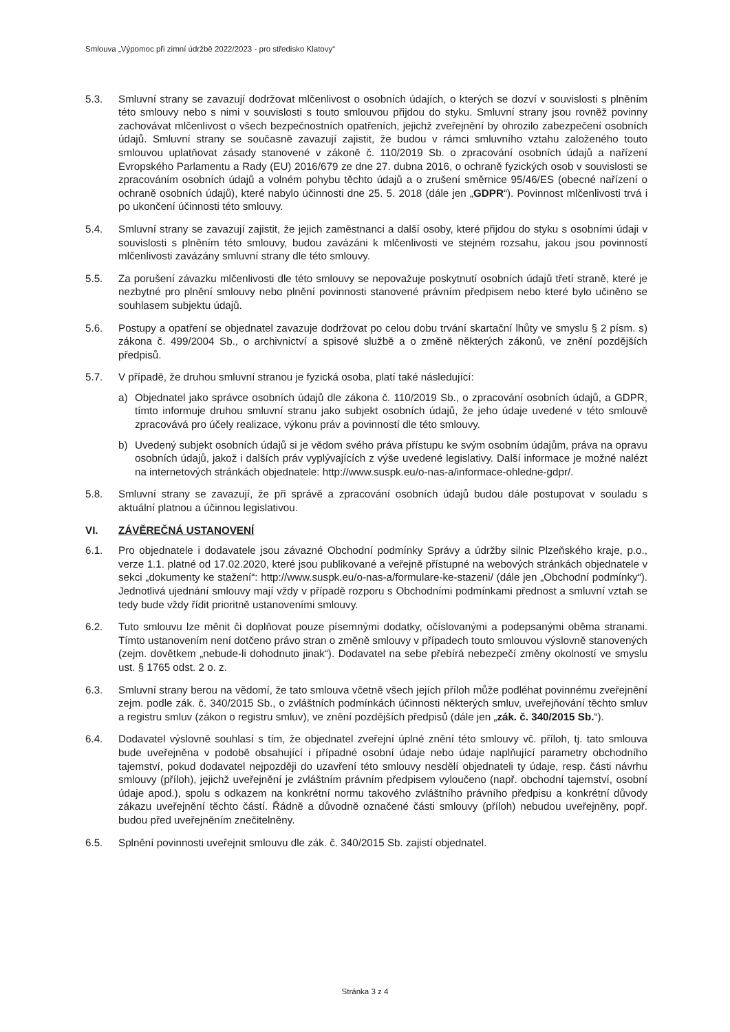Smlouva „Výpomoc při zimní údržbě 2022/2023 - pro středisko Klatovy“
5.3. Smluvní strany se zavazují dodržovat mlčenlivost o osobních údajích, o kterých se dozví v souvislosti s plněním této smlouvy nebo s nimi v souvislosti s touto smlouvou přijdou do styku. Smluvní strany jsou rovněž povinny zachovávat mlčenlivost o všech bezpečnostních opatřeních, jejichž zveřejnění by ohrozilo zabezpečení osobních údajů. Smluvní strany se současně zavazují zajistit, že budou v rámci smluvního vztahu založeného touto smlouvou uplatňovat zásady stanovené v zákoně č. 110/2019 Sb. o zpracování osobních údajů a nařízení Evropského Parlamentu a Rady (EU) 2016/679 ze dne 27. dubna 2016, o ochraně fyzických osob v souvislosti se zpracováním osobních údajů a volném pohybu těchto údajů a o zrušení směrnice 95/46/ES (obecné nařízení o ochraně osobních údajů), které nabylo účinnosti dne 25. 5. 2018 (dále jen „GDPR“). Povinnost mlčenlivosti trvá i po ukončení účinnosti této smlouvy.
5.4. Smluvní strany se zavazují zajistit, že jejich zaměstnanci a další osoby, které přijdou do styku s osobními údaji v souvislosti s plněním této smlouvy, budou zavázáni k mlčenlivosti ve stejném rozsahu, jakou jsou povinností mlčenlivosti zavázány smluvní strany dle této smlouvy.
5.5. Za porušení závazku mlčenlivosti dle této smlouvy se nepovažuje poskytnutí osobních údajů třetí straně, které je nezbytné pro plnění smlouvy nebo plnění povinnosti stanovené právním předpisem nebo které bylo učiněno se souhlasem subjektu údajů.
5.6. Postupy a opatření se objednatel zavazuje dodržovat po celou dobu trvání skartační lhůty ve smyslu § 2 písm. s) zákona č. 499/2004 Sb., o archivnictví a spisové službě a o změně některých zákonů, ve znění pozdějších předpisů.
5.7. V případě, že druhou smluvní stranou je fyzická osoba, platí také následující:
a) Objednatel jako správce osobních údajů dle zákona č. 110/2019 Sb., o zpracování osobních údajů, a GDPR, tímto informuje druhou smluvní stranu jako subjekt osobních údajů, že jeho údaje uvedené v této smlouvě zpracovává pro účely realizace, výkonu práv a povinností dle této smlouvy.
b) Uvedený subjekt osobních údajů si je vědom svého práva přístupu ke svým osobním údajům, práva na opravu osobních údajů, jakož i dalších práv vyplývajících z výše uvedené legislativy. Další informace je možné nalézt na internetových stránkách objednatele: http://www.suspk.eu/o-nas-a/informace-ohledne-gdpr/.
5.8. Smluvní strany se zavazují, že při správě a zpracování osobních údajů budou dále postupovat v souladu s aktuální platnou a účinnou legislativou.
VI. ZÁVĚREČNÁ USTANOVENÍ
6.1. Pro objednatele i dodavatele jsou závazné Obchodní podmínky Správy a údržby silnic Plzeňského kraje, p.o., verze 1.1. platné od 17.02.2020, které jsou publikované a veřejně přístupné na webových stránkách objednatele v sekci „dokumenty ke stažení“: http://www.suspk.eu/o-nas-a/formulare-ke-stazeni/ (dále jen „Obchodní podmínky“). Jednotlivá ujednání smlouvy mají vždy v případě rozporu s Obchodními podmínkami přednost a smluvní vztah se tedy bude vždy řídit prioritně ustanoveními smlouvy.
6.2. Tuto smlouvu lze měnit či doplňovat pouze písemnými dodatky, očíslovanými a podepsanými oběma stranami. Tímto ustanovením není dotčeno právo stran o změně smlouvy v případech touto smlouvou výslovně stanovených (zejm. dovětkem „nebude-li dohodnuto jinak“). Dodavatel na sebe přebírá nebezpečí změny okolností ve smyslu ust. § 1765 odst. 2 o. z.
6.3. Smluvní strany berou na vědomí, že tato smlouva včetně všech jejích příloh může podléhat povinnému zveřejnění zejm. podle zák. č. 340/2015 Sb., o zvláštních podmínkách účinnosti některých smluv, uveřejňování těchto smluv a registru smluv (zákon o registru smluv), ve znění pozdějších předpisů (dále jen „zák. č. 340/2015 Sb.“).
6.4. Dodavatel výslovně souhlasí s tím, že objednatel zveřejní úplné znění této smlouvy vč. příloh, tj. tato smlouva bude uveřejněna v podobě obsahující i případné osobní údaje nebo údaje naplňující parametry obchodního tajemství, pokud dodavatel nejpozději do uzavření této smlouvy nesdělí objednateli ty údaje, resp. části návrhu smlouvy (příloh), jejichž uveřejnění je zvláštním právním předpisem vyloučeno (např. obchodní tajemství, osobní údaje apod.), spolu s odkazem na konkrétní normu takového zvláštního právního předpisu a konkrétní důvody zákazu uveřejnění těchto částí. Řádně a důvodně označené části smlouvy (příloh) nebudou uveřejněny, popř. budou před uveřejněním znečitelněny.
6.5. Splnění povinnosti uveřejnit smlouvu dle zák. č. 340/2015 Sb. zajistí objednatel.
Stránka 3 z 4